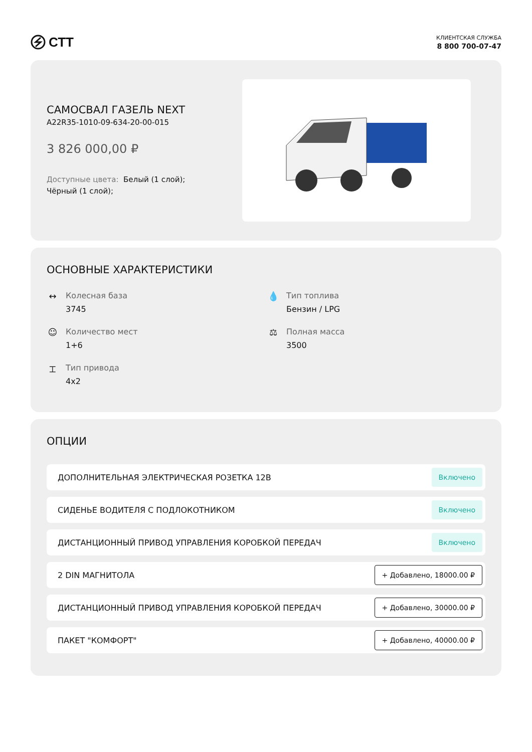СТТ
КЛИЕНТСКАЯ СЛУЖБА
8 800 700-07-47
САМОСВАЛ ГАЗЕЛЬ NEXT
A22R35-1010-09-634-20-00-015
3 826 000,00 ₽
Доступные цвета: Белый (1 слой); Чёрный (1 слой);
ОСНОВНЫЕ ХАРАКТЕРИСТИКИ
↔ Колесная база
3745
💧 Тип топлива
Бензин / LPG
☺ Количество мест
1+6
⚖ Полная масса
3500
⌶ Тип привода
4x2
ОПЦИИ
ДОПОЛНИТЕЛЬНАЯ ЭЛЕКТРИЧЕСКАЯ РОЗЕТКА 12В Включено
СИДЕНЬЕ ВОДИТЕЛЯ С ПОДЛОКОТНИКОМ Включено
ДИСТАНЦИОННЫЙ ПРИВОД УПРАВЛЕНИЯ КОРОБКОЙ ПЕРЕДАЧ Включено
2 DIN МАГНИТОЛА + Добавлено, 18000.00 ₽
ДИСТАНЦИОННЫЙ ПРИВОД УПРАВЛЕНИЯ КОРОБКОЙ ПЕРЕДАЧ + Добавлено, 30000.00 ₽
ПАКЕТ "КОМФОРТ" + Добавлено, 40000.00 ₽